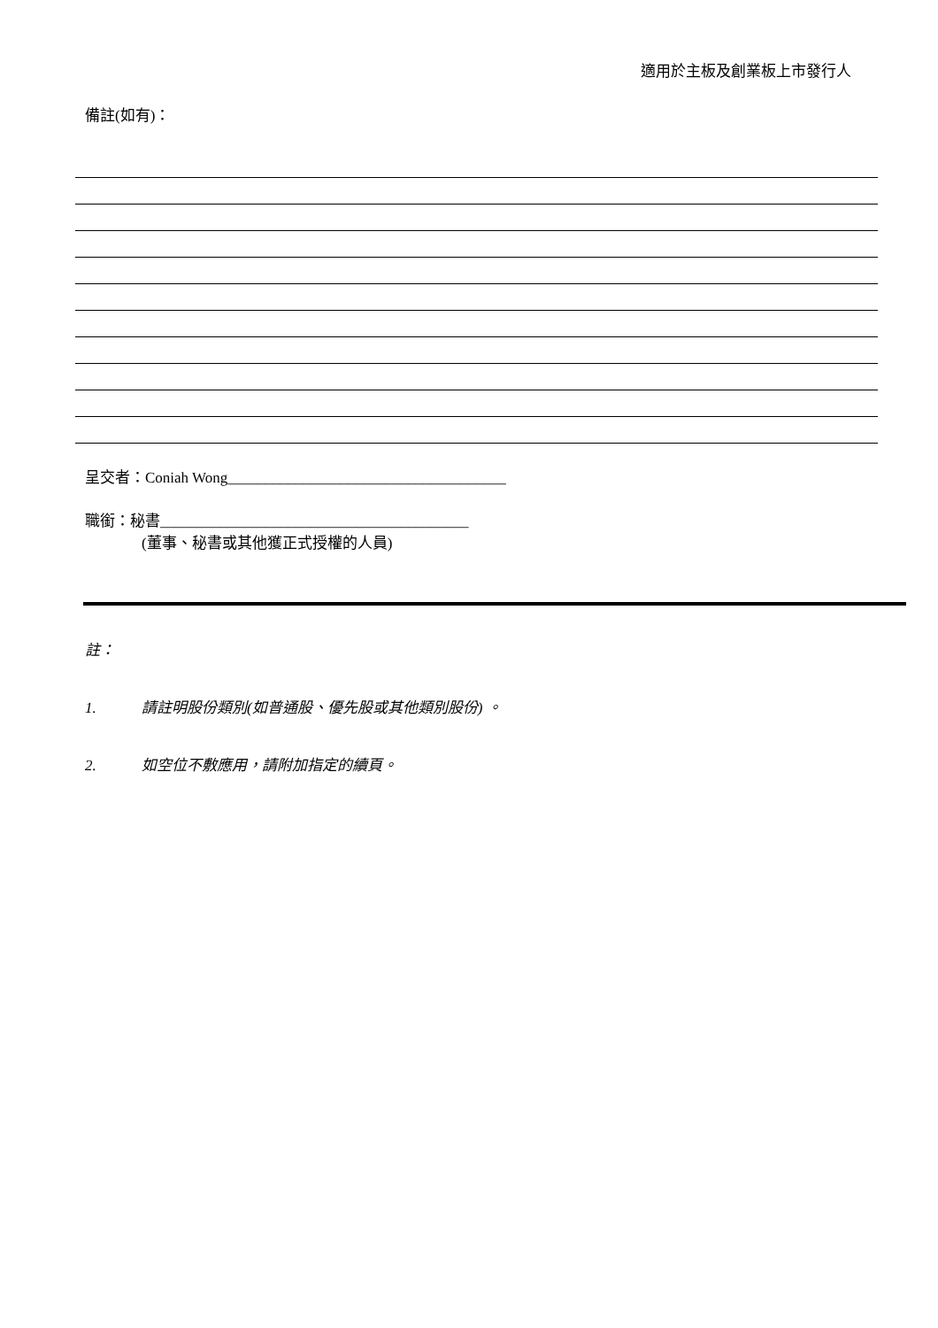適用於主板及創業板上市發行人
備註(如有)：
呈交者：Coniah Wong_____________________________________
職銜：秘書_________________________________________
(董事、秘書或其他獲正式授權的人員)
註：
1. 請註明股份類別(如普通股、優先股或其他類別股份) 。
2. 如空位不敷應用，請附加指定的續頁。